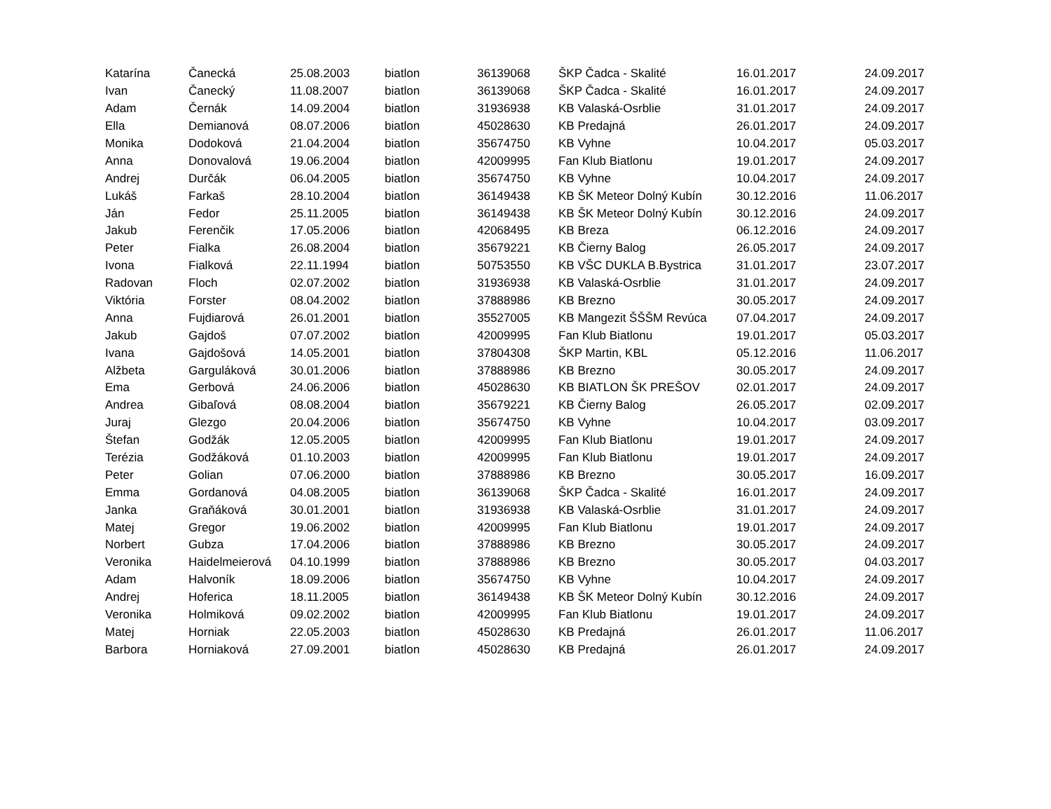| Katarína | Čanecká | 25.08.2003 | biatlon | 36139068 | ŠKP Čadca - Skalité | 16.01.2017 | 24.09.2017 |
| Ivan | Čanecký | 11.08.2007 | biatlon | 36139068 | ŠKP Čadca - Skalité | 16.01.2017 | 24.09.2017 |
| Adam | Černák | 14.09.2004 | biatlon | 31936938 | KB Valaská-Osrblie | 31.01.2017 | 24.09.2017 |
| Ella | Demianová | 08.07.2006 | biatlon | 45028630 | KB Predajná | 26.01.2017 | 24.09.2017 |
| Monika | Dodoková | 21.04.2004 | biatlon | 35674750 | KB Vyhne | 10.04.2017 | 05.03.2017 |
| Anna | Donovalová | 19.06.2004 | biatlon | 42009995 | Fan Klub Biatlonu | 19.01.2017 | 24.09.2017 |
| Andrej | Durčák | 06.04.2005 | biatlon | 35674750 | KB Vyhne | 10.04.2017 | 24.09.2017 |
| Lukáš | Farkaš | 28.10.2004 | biatlon | 36149438 | KB ŠK Meteor Dolný Kubín | 30.12.2016 | 11.06.2017 |
| Ján | Fedor | 25.11.2005 | biatlon | 36149438 | KB ŠK Meteor Dolný Kubín | 30.12.2016 | 24.09.2017 |
| Jakub | Ferenčik | 17.05.2006 | biatlon | 42068495 | KB Breza | 06.12.2016 | 24.09.2017 |
| Peter | Fialka | 26.08.2004 | biatlon | 35679221 | KB Čierny Balog | 26.05.2017 | 24.09.2017 |
| Ivona | Fialková | 22.11.1994 | biatlon | 50753550 | KB VŠC DUKLA B.Bystrica | 31.01.2017 | 23.07.2017 |
| Radovan | Floch | 02.07.2002 | biatlon | 31936938 | KB Valaská-Osrblie | 31.01.2017 | 24.09.2017 |
| Viktória | Forster | 08.04.2002 | biatlon | 37888986 | KB Brezno | 30.05.2017 | 24.09.2017 |
| Anna | Fujdiarová | 26.01.2001 | biatlon | 35527005 | KB Mangezit ŠŠŠM Revúca | 07.04.2017 | 24.09.2017 |
| Jakub | Gajdoš | 07.07.2002 | biatlon | 42009995 | Fan Klub Biatlonu | 19.01.2017 | 05.03.2017 |
| Ivana | Gajdošová | 14.05.2001 | biatlon | 37804308 | ŠKP Martin, KBL | 05.12.2016 | 11.06.2017 |
| Alžbeta | Garguláková | 30.01.2006 | biatlon | 37888986 | KB Brezno | 30.05.2017 | 24.09.2017 |
| Ema | Gerbová | 24.06.2006 | biatlon | 45028630 | KB BIATLON ŠK PREŠOV | 02.01.2017 | 24.09.2017 |
| Andrea | Gibaľová | 08.08.2004 | biatlon | 35679221 | KB Čierny Balog | 26.05.2017 | 02.09.2017 |
| Juraj | Glezgo | 20.04.2006 | biatlon | 35674750 | KB Vyhne | 10.04.2017 | 03.09.2017 |
| Štefan | Godžák | 12.05.2005 | biatlon | 42009995 | Fan Klub Biatlonu | 19.01.2017 | 24.09.2017 |
| Terézia | Godžáková | 01.10.2003 | biatlon | 42009995 | Fan Klub Biatlonu | 19.01.2017 | 24.09.2017 |
| Peter | Golian | 07.06.2000 | biatlon | 37888986 | KB Brezno | 30.05.2017 | 16.09.2017 |
| Emma | Gordanová | 04.08.2005 | biatlon | 36139068 | ŠKP Čadca - Skalité | 16.01.2017 | 24.09.2017 |
| Janka | Graňáková | 30.01.2001 | biatlon | 31936938 | KB Valaská-Osrblie | 31.01.2017 | 24.09.2017 |
| Matej | Gregor | 19.06.2002 | biatlon | 42009995 | Fan Klub Biatlonu | 19.01.2017 | 24.09.2017 |
| Norbert | Gubza | 17.04.2006 | biatlon | 37888986 | KB Brezno | 30.05.2017 | 24.09.2017 |
| Veronika | Haidelmeierová | 04.10.1999 | biatlon | 37888986 | KB Brezno | 30.05.2017 | 04.03.2017 |
| Adam | Halvoník | 18.09.2006 | biatlon | 35674750 | KB Vyhne | 10.04.2017 | 24.09.2017 |
| Andrej | Hoferica | 18.11.2005 | biatlon | 36149438 | KB ŠK Meteor Dolný Kubín | 30.12.2016 | 24.09.2017 |
| Veronika | Holmiková | 09.02.2002 | biatlon | 42009995 | Fan Klub Biatlonu | 19.01.2017 | 24.09.2017 |
| Matej | Horniak | 22.05.2003 | biatlon | 45028630 | KB Predajná | 26.01.2017 | 11.06.2017 |
| Barbora | Horniaková | 27.09.2001 | biatlon | 45028630 | KB Predajná | 26.01.2017 | 24.09.2017 |